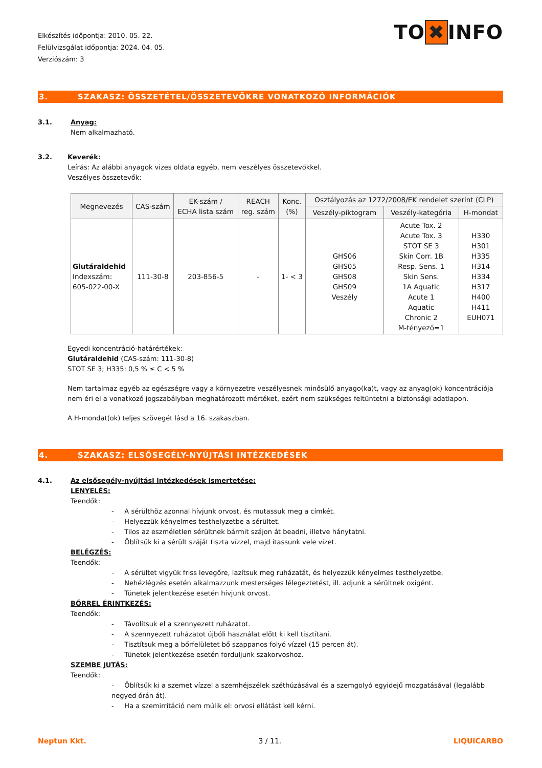Elkészítés időpontja: 2010. 05. 22.
Felülvizsgálat időpontja: 2024. 04. 05.
Verziószám: 3
TO ✖ INFO
3. SZAKASZ: ÖSSZETÉTEL/ÖSSZETEVŐKRE VONATKOZÓ INFORMÁCIÓK
3.1. Anyag:
Nem alkalmazható.
3.2. Keverék:
Leírás: Az alábbi anyagok vizes oldata egyéb, nem veszélyes összetevőkkel.
Veszélyes összetevők:
| Megnevezés | CAS-szám | EK-szám / ECHA lista szám | REACH reg. szám | Konc. (%) | Osztályozás az 1272/2008/EK rendelet szerint (CLP) | | |
| --- | --- | --- | --- | --- | --- | --- | --- |
| | | | | | Veszély-piktogram | Veszély-kategória | H-mondat |
| Glutáraldehid Indexszám: 605-022-00-X | 111-30-8 | 203-856-5 | - | 1- < 3 | GHS06 GHS05 GHS08 GHS09 Veszély | Acute Tox. 2 Acute Tox. 3 STOT SE 3 Skin Corr. 1B Resp. Sens. 1 Skin Sens. 1A Aquatic Acute 1 Aquatic Chronic 2 M-tényező=1 | H330 H301 H335 H314 H334 H317 H400 H411 EUH071 |
Egyedi koncentráció-határértékek:
Glutáraldehid (CAS-szám: 111-30-8)
STOT SE 3; H335: 0,5 % ≤ C < 5 %
Nem tartalmaz egyéb az egészségre vagy a környezetre veszélyesnek minősülő anyago(ka)t, vagy az anyag(ok) koncentrációja nem éri el a vonatkozó jogszabályban meghatározott mértéket, ezért nem szükséges feltüntetni a biztonsági adatlapon.
A H-mondat(ok) teljes szövegét lásd a 16. szakaszban.
4. SZAKASZ: ELSŐSEGÉLY-NYÚJTÁSI INTÉZKEDÉSEK
4.1. Az elsősegély-nyújtási intézkedések ismertetése:
LENYELÉS:
Teendők:
- A sérülthöz azonnal hívjunk orvost, és mutassuk meg a címkét.
- Helyezzük kényelmes testhelyzetbe a sérültet.
- Tilos az eszméletlen sérültnek bármit szájon át beadni, illetve hánytatni.
- Öblítsük ki a sérült száját tiszta vízzel, majd itassunk vele vizet.
BELÉGZÉS:
Teendők:
- A sérültet vigyük friss levegőre, lazítsuk meg ruházatát, és helyezzük kényelmes testhelyzetbe.
- Nehézlégzés esetén alkalmazzunk mesterséges lélegeztetést, ill. adjunk a sérültnek oxigént.
- Tünetek jelentkezése esetén hívjunk orvost.
BŐRREL ÉRINTKEZÉS:
Teendők:
- Távolítsuk el a szennyezett ruházatot.
- A szennyezett ruházatot újbóli használat előtt ki kell tisztítani.
- Tisztítsuk meg a bőrfelületet bő szappanos folyó vízzel (15 percen át).
- Tünetek jelentkezése esetén forduljunk szakorvoshoz.
SZEMBE JUTÁS:
Teendők:
- Öblítsük ki a szemet vízzel a szemhéjszélek széthúzásával és a szemgolyó egyidejű mozgatásával (legalább negyed órán át).
- Ha a szemirritáció nem múlik el: orvosi ellátást kell kérni.
Neptun Kkt. 3 / 11. LIQUICARBO